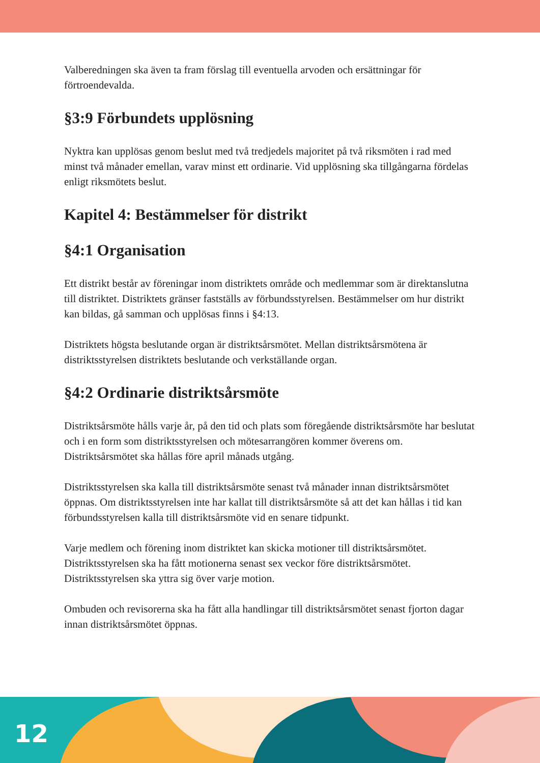Valberedningen ska även ta fram förslag till eventuella arvoden och ersättningar för förtroendevalda.
§3:9 Förbundets upplösning
Nyktra kan upplösas genom beslut med två tredjedels majoritet på två riksmöten i rad med minst två månader emellan, varav minst ett ordinarie. Vid upplösning ska tillgångarna fördelas enligt riksmötets beslut.
Kapitel 4: Bestämmelser för distrikt
§4:1 Organisation
Ett distrikt består av föreningar inom distriktets område och medlemmar som är direktanslutna till distriktet. Distriktets gränser fastställs av förbundsstyrelsen. Bestämmelser om hur distrikt kan bildas, gå samman och upplösas finns i §4:13.
Distriktets högsta beslutande organ är distriktsårsmötet. Mellan distriktsårsmötena är distriktsstyrelsen distriktets beslutande och verkställande organ.
§4:2 Ordinarie distriktsårsmöte
Distriktsårsmöte hålls varje år, på den tid och plats som föregående distriktsårsmöte har beslutat och i en form som distriktsstyrelsen och mötesarrangören kommer överens om. Distriktsårsmötet ska hållas före april månads utgång.
Distriktsstyrelsen ska kalla till distriktsårsmöte senast två månader innan distriktsårsmötet öppnas. Om distriktsstyrelsen inte har kallat till distriktsårsmöte så att det kan hållas i tid kan förbundsstyrelsen kalla till distriktsårsmöte vid en senare tidpunkt.
Varje medlem och förening inom distriktet kan skicka motioner till distriktsårsmötet. Distriktsstyrelsen ska ha fått motionerna senast sex veckor före distriktsårsmötet. Distriktsstyrelsen ska yttra sig över varje motion.
Ombuden och revisorerna ska ha fått alla handlingar till distriktsårsmötet senast fjorton dagar innan distriktsårsmötet öppnas.
12